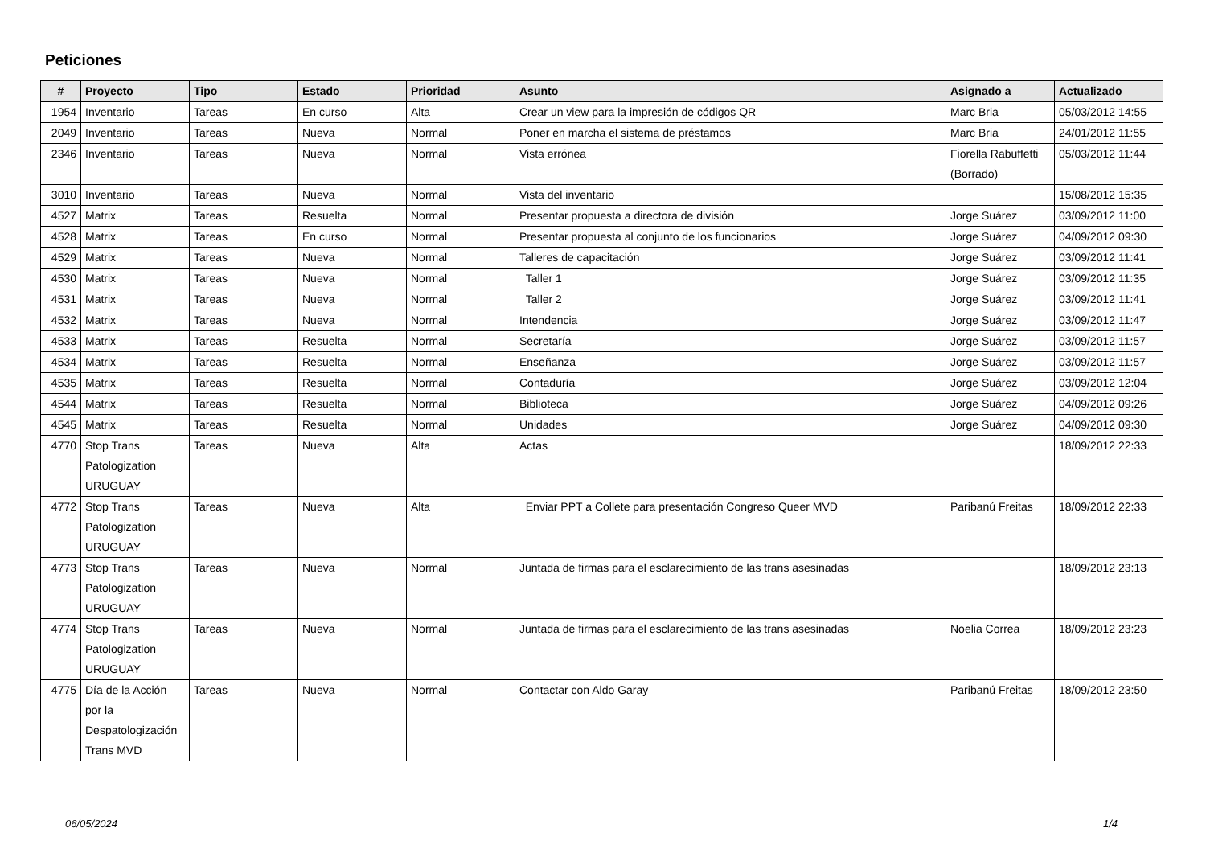Peticiones
| # | Proyecto | Tipo | Estado | Prioridad | Asunto | Asignado a | Actualizado |
| --- | --- | --- | --- | --- | --- | --- | --- |
| 1954 | Inventario | Tareas | En curso | Alta | Crear un view para la impresión de códigos QR | Marc Bria | 05/03/2012 14:55 |
| 2049 | Inventario | Tareas | Nueva | Normal | Poner en marcha el sistema de préstamos | Marc Bria | 24/01/2012 11:55 |
| 2346 | Inventario | Tareas | Nueva | Normal | Vista errónea | Fiorella Rabuffetti (Borrado) | 05/03/2012 11:44 |
| 3010 | Inventario | Tareas | Nueva | Normal | Vista del inventario | | 15/08/2012 15:35 |
| 4527 | Matrix | Tareas | Resuelta | Normal | Presentar propuesta a directora de división | Jorge Suárez | 03/09/2012 11:00 |
| 4528 | Matrix | Tareas | En curso | Normal | Presentar propuesta al conjunto de los funcionarios | Jorge Suárez | 04/09/2012 09:30 |
| 4529 | Matrix | Tareas | Nueva | Normal | Talleres de capacitación | Jorge Suárez | 03/09/2012 11:41 |
| 4530 | Matrix | Tareas | Nueva | Normal | Taller 1 | Jorge Suárez | 03/09/2012 11:35 |
| 4531 | Matrix | Tareas | Nueva | Normal | Taller 2 | Jorge Suárez | 03/09/2012 11:41 |
| 4532 | Matrix | Tareas | Nueva | Normal | Intendencia | Jorge Suárez | 03/09/2012 11:47 |
| 4533 | Matrix | Tareas | Resuelta | Normal | Secretaría | Jorge Suárez | 03/09/2012 11:57 |
| 4534 | Matrix | Tareas | Resuelta | Normal | Enseñanza | Jorge Suárez | 03/09/2012 11:57 |
| 4535 | Matrix | Tareas | Resuelta | Normal | Contaduría | Jorge Suárez | 03/09/2012 12:04 |
| 4544 | Matrix | Tareas | Resuelta | Normal | Biblioteca | Jorge Suárez | 04/09/2012 09:26 |
| 4545 | Matrix | Tareas | Resuelta | Normal | Unidades | Jorge Suárez | 04/09/2012 09:30 |
| 4770 | Stop Trans Patologization URUGUAY | Tareas | Nueva | Alta | Actas | | 18/09/2012 22:33 |
| 4772 | Stop Trans Patologization URUGUAY | Tareas | Nueva | Alta | Enviar PPT a Collete para presentación Congreso Queer MVD | Paribanú Freitas | 18/09/2012 22:33 |
| 4773 | Stop Trans Patologization URUGUAY | Tareas | Nueva | Normal | Juntada de firmas para el esclarecimiento de las trans asesinadas | | 18/09/2012 23:13 |
| 4774 | Stop Trans Patologization URUGUAY | Tareas | Nueva | Normal | Juntada de firmas para el esclarecimiento de las trans asesinadas | Noelia Correa | 18/09/2012 23:23 |
| 4775 | Día de la Acción por la Despatologización Trans MVD | Tareas | Nueva | Normal | Contactar con Aldo Garay | Paribanú Freitas | 18/09/2012 23:50 |
06/05/2024 1/4